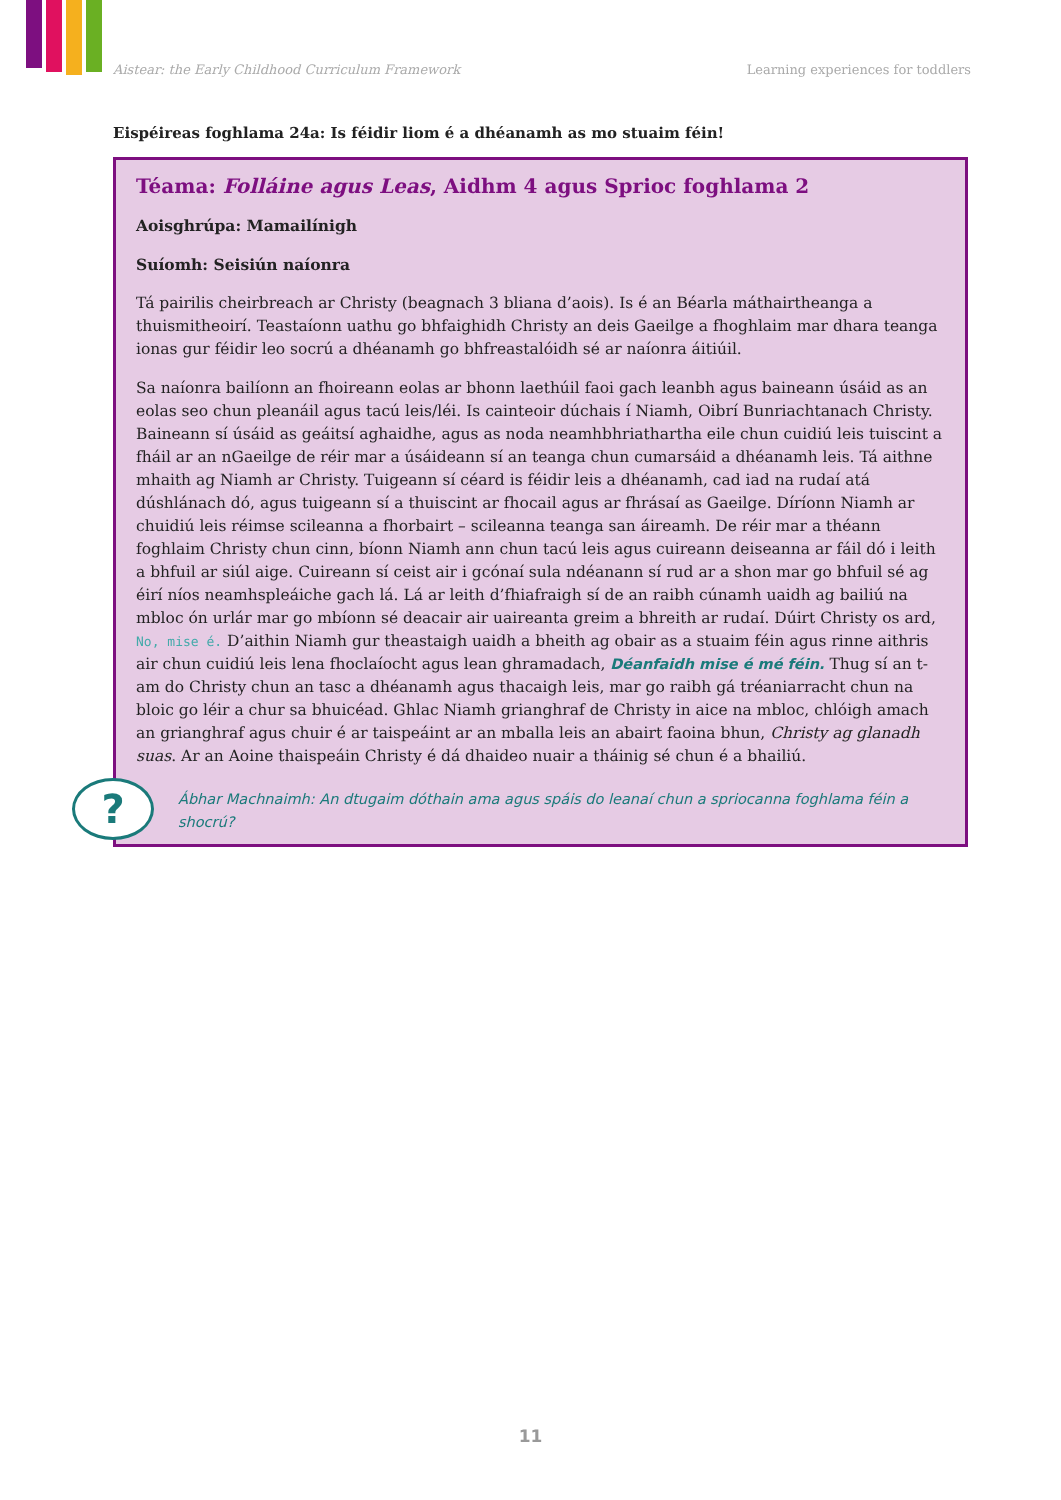Aistear: the Early Childhood Curriculum Framework Learning experiences for toddlers
Eispéireas foghlama 24a: Is féidir liom é a dhéanamh as mo stuaim féin!
Téama: Folláine agus Leas, Aidhm 4 agus Sprioc foghlama 2
Aoisghrúpa: Mamailínigh
Suíomh: Seisiún naíonra
Tá pairilis cheirbreach ar Christy (beagnach 3 bliana d’aois). Is é an Béarla máthairtheanga a thuismitheoirí. Teastaíonn uathu go bhfaighidh Christy an deis Gaeilge a fhoghlaim mar dhara teanga ionas gur féidir leo socrú a dhéanamh go bhfreastalóidh sé ar naíonra áitiúil.
Sa naíonra bailíonn an fhoireann eolas ar bhonn laethúil faoi gach leanbh agus baineann úsáid as an eolas seo chun pleanáil agus tacú leis/léi. Is cainteoir dúchais í Niamh, Oibrí Bunriachtanach Christy. Baineann sí úsáid as geáitsí aghaidhe, agus as noda neamhbhriathartha eile chun cuidiú leis tuiscint a fháil ar an nGaeilge de réir mar a úsáideann sí an teanga chun cumarsáid a dhéanamh leis. Tá aithne mhaith ag Niamh ar Christy. Tuigeann sí céard is féidir leis a dhéanamh, cad iad na rudaí atá dúshlánach dó, agus tuigeann sí a thuiscint ar fhocail agus ar fhrásaí as Gaeilge. Díríonn Niamh ar chuidiú leis réimse scileanna a fhorbairt – scileanna teanga san áireamh. De réir mar a théann foghlaim Christy chun cinn, bíonn Niamh ann chun tacú leis agus cuireann deiseanna ar fáil dó i leith a bhfuil ar siúl aige. Cuireann sí ceist air i gcónaí sula ndéanann sí rud ar a shon mar go bhfuil sé ag éirí níos neamhspleáiche gach lá. Lá ar leith d’fhiafraigh sí de an raibh cúnamh uaidh ag bailiú na mbloc ón urlár mar go mbíonn sé deacair air uaireanta greim a bhreith ar rudaí. Dúirt Christy os ard, No, mise é. D’aithin Niamh gur theastaigh uaidh a bheith ag obair as a stuaim féin agus rinne aithris air chun cuidiú leis lena fhoclaíocht agus lean ghramadach, Déanfaidh mise é mé féin. Thug sí an t-am do Christy chun an tasc a dhéanamh agus thacaigh leis, mar go raibh gá tréaniarracht chun na bloic go léir a chur sa bhuicéad. Ghlac Niamh grianghraf de Christy in aice na mbloc, chlóigh amach an grianghraf agus chuir é ar taispeáint ar an mballa leis an abairt faoina bhun, Christy ag glanadh suas. Ar an Aoine thaispeáin Christy é dá dhaideo nuair a tháinig sé chun é a bhailiú.
Ábhar Machnaimh: An dtugaim dóthain ama agus spáis do leanaí chun a spriocanna foghlama féin a shocrú?
?
11